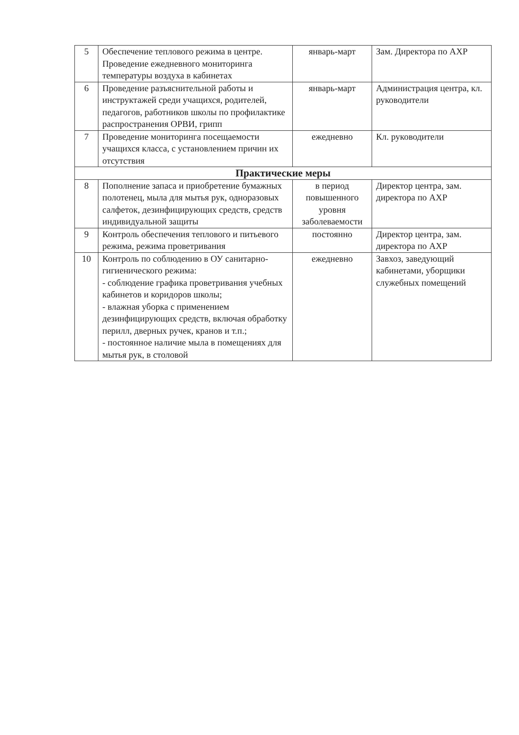| 5 | Обеспечение теплового режима в центре. Проведение ежедневного мониторинга температуры воздуха в кабинетах | январь-март | Зам. Директора по АХР |
| 6 | Проведение разъяснительной работы и инструктажей среди учащихся, родителей, педагогов, работников школы по профилактике распространения ОРВИ, грипп | январь-март | Администрация центра, кл. руководители |
| 7 | Проведение мониторинга посещаемости учащихся класса, с установлением причин их отсутствия | ежедневно | Кл. руководители |
| Практические меры | | | |
| 8 | Пополнение запаса и приобретение бумажных полотенец, мыла для мытья рук, одноразовых салфеток, дезинфицирующих средств, средств индивидуальной защиты | в период повышенного уровня заболеваемости | Директор центра, зам. директора по АХР |
| 9 | Контроль обеспечения теплового и питьевого режима, режима проветривания | постоянно | Директор центра, зам. директора по АХР |
| 10 | Контроль по соблюдению в ОУ санитарно-гигиенического режима: - соблюдение графика проветривания учебных кабинетов и коридоров школы; - влажная уборка с применением дезинфицирующих средств, включая обработку перилл, дверных ручек, кранов и т.п.; - постоянное наличие мыла в помещениях для мытья рук, в столовой | ежедневно | Завхоз, заведующий кабинетами, уборщики служебных помещений |